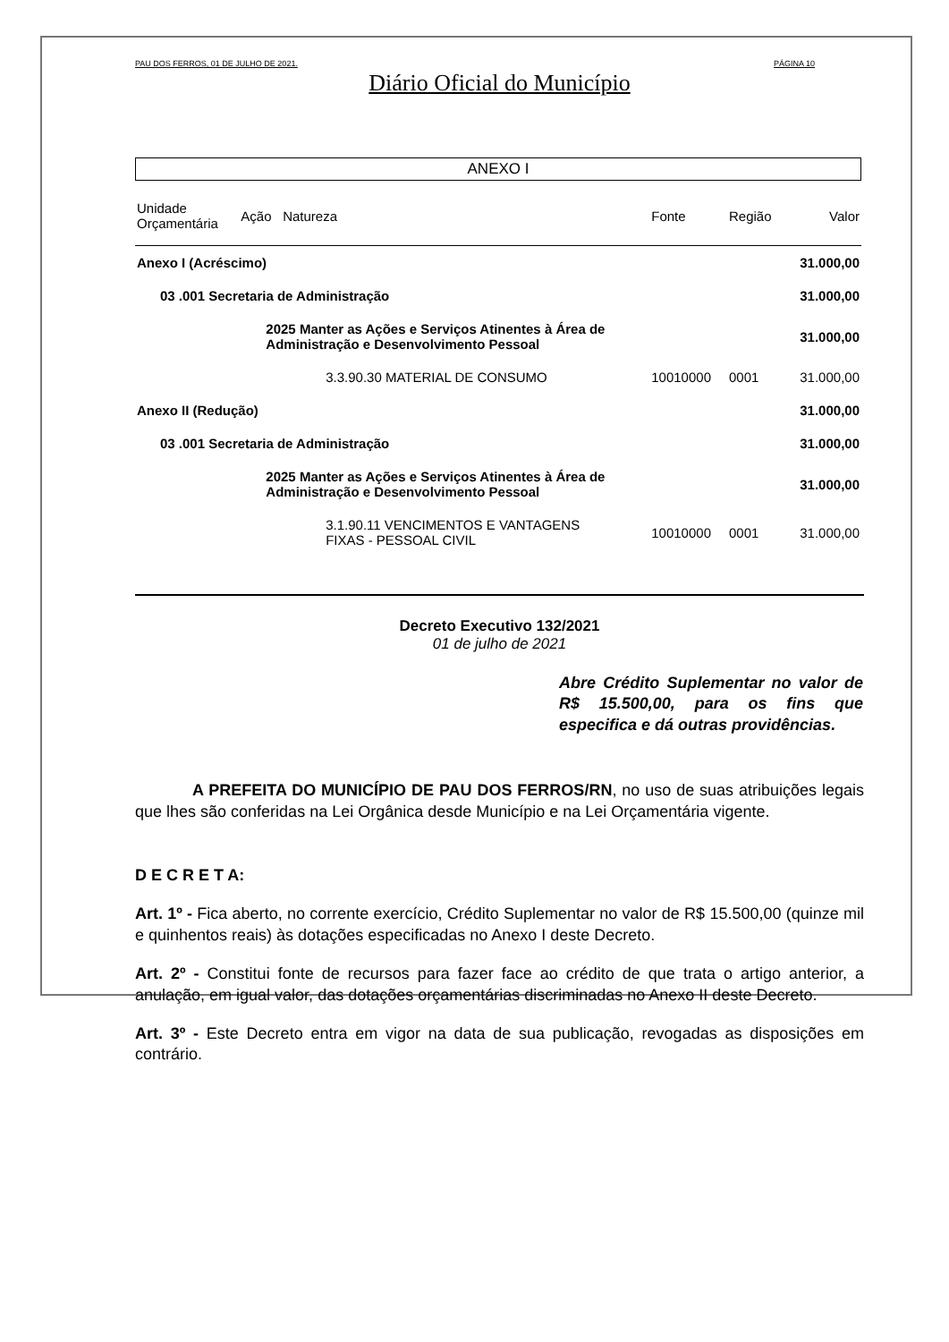PAU DOS FERROS, 01 DE JULHO DE 2021. PÁGINA 10
Diário Oficial do Município
ANEXO I
| Unidade Orçamentária | Ação | Natureza | Fonte | Região | Valor |
| --- | --- | --- | --- | --- | --- |
| Anexo I (Acréscimo) | | | | | 31.000,00 |
| 03 .001 Secretaria de Administração | | | | | 31.000,00 |
| | 2025 Manter as Ações e Serviços Atinentes à Área de Administração e Desenvolvimento Pessoal | | | | 31.000,00 |
| | | 3.3.90.30 MATERIAL DE CONSUMO | 10010000 | 0001 | 31.000,00 |
| Anexo II (Redução) | | | | | 31.000,00 |
| 03 .001 Secretaria de Administração | | | | | 31.000,00 |
| | 2025 Manter as Ações e Serviços Atinentes à Área de Administração e Desenvolvimento Pessoal | | | | 31.000,00 |
| | | 3.1.90.11 VENCIMENTOS E VANTAGENS FIXAS - PESSOAL CIVIL | 10010000 | 0001 | 31.000,00 |
Decreto Executivo 132/2021
01 de julho de 2021
Abre Crédito Suplementar no valor de R$ 15.500,00, para os fins que especifica e dá outras providências.
A PREFEITA DO MUNICÍPIO DE PAU DOS FERROS/RN, no uso de suas atribuições legais que lhes são conferidas na Lei Orgânica desde Município e na Lei Orçamentária vigente.
D E C R E T A:
Art. 1º - Fica aberto, no corrente exercício, Crédito Suplementar no valor de R$ 15.500,00 (quinze mil e quinhentos reais) às dotações especificadas no Anexo I deste Decreto.
Art. 2º - Constitui fonte de recursos para fazer face ao crédito de que trata o artigo anterior, a anulação, em igual valor, das dotações orçamentárias discriminadas no Anexo II deste Decreto.
Art. 3º - Este Decreto entra em vigor na data de sua publicação, revogadas as disposições em contrário.